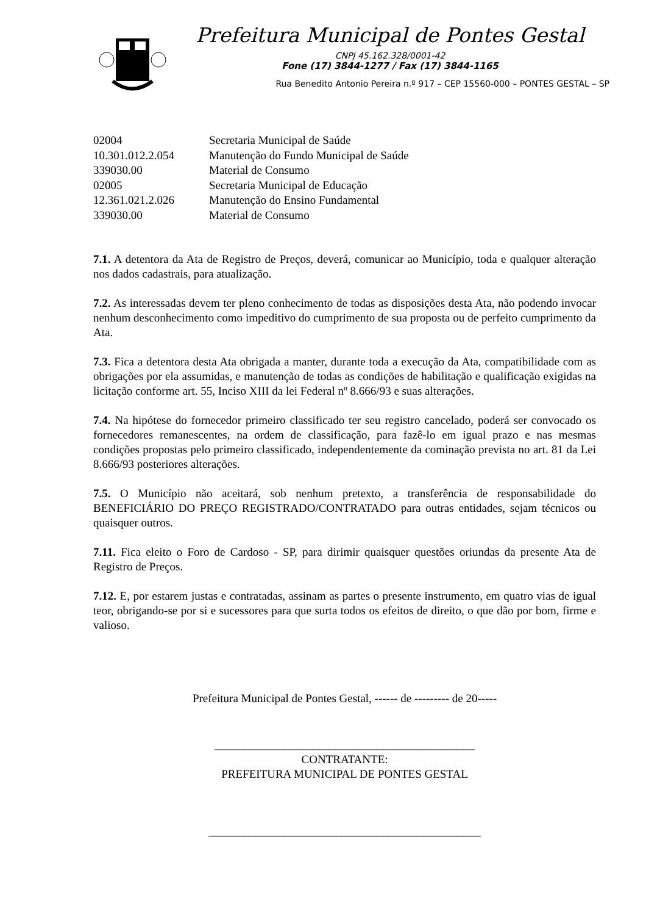Prefeitura Municipal de Pontes Gestal
CNPJ 45.162.328/0001-42
Fone (17) 3844-1277 / Fax (17) 3844-1165
Rua Benedito Antonio Pereira n.º 917 – CEP 15560-000 – PONTES GESTAL – SP
| 02004 | Secretaria Municipal de Saúde |
| 10.301.012.2.054 | Manutenção do Fundo Municipal de Saúde |
| 339030.00 | Material de Consumo |
| 02005 | Secretaria Municipal de Educação |
| 12.361.021.2.026 | Manutenção do Ensino Fundamental |
| 339030.00 | Material de Consumo |
7.1. A detentora da Ata de Registro de Preços, deverá, comunicar ao Município, toda e qualquer alteração nos dados cadastrais, para atualização.
7.2. As interessadas devem ter pleno conhecimento de todas as disposições desta Ata, não podendo invocar nenhum desconhecimento como impeditivo do cumprimento de sua proposta ou de perfeito cumprimento da Ata.
7.3. Fica a detentora desta Ata obrigada a manter, durante toda a execução da Ata, compatibilidade com as obrigações por ela assumidas, e manutenção de todas as condições de habilitação e qualificação exigidas na licitação conforme art. 55, Inciso XIII da lei Federal nº 8.666/93 e suas alterações.
7.4. Na hipótese do fornecedor primeiro classificado ter seu registro cancelado, poderá ser convocado os fornecedores remanescentes, na ordem de classificação, para fazê-lo em igual prazo e nas mesmas condições propostas pelo primeiro classificado, independentemente da cominação prevista no art. 81 da Lei 8.666/93 posteriores alterações.
7.5. O Município não aceitará, sob nenhum pretexto, a transferência de responsabilidade do BENEFICIÁRIO DO PREÇO REGISTRADO/CONTRATADO para outras entidades, sejam técnicos ou quaisquer outros.
7.11. Fica eleito o Foro de Cardoso - SP, para dirimir quaisquer questões oriundas da presente Ata de Registro de Preços.
7.12. E, por estarem justas e contratadas, assinam as partes o presente instrumento, em quatro vias de igual teor, obrigando-se por si e sucessores para que surta todos os efeitos de direito, o que dão por bom, firme e valioso.
Prefeitura Municipal de Pontes Gestal, ------ de --------- de 20-----
_____________________________________________
CONTRATANTE:
PREFEITURA MUNICIPAL DE PONTES GESTAL
_______________________________________________